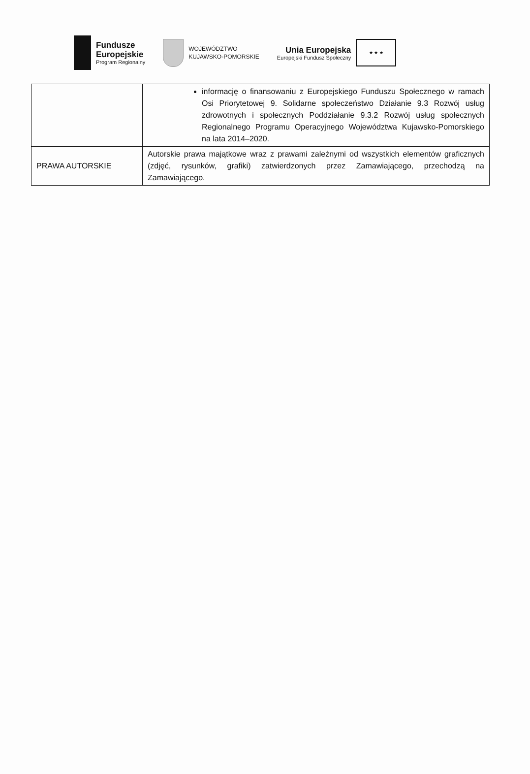Fundusze
Europejskie
Program Regionalny
WOJEWÓDZTWO
KUJAWSKO-POMORSKIE
Unia Europejska
Europejski Fundusz Społeczny
★ ★ ★
| | informację o finansowaniu z Europejskiego Funduszu Społecznego w ramach Osi Priorytetowej 9. Solidarne społeczeństwo Działanie 9.3 Rozwój usług zdrowotnych i społecznych Poddziałanie 9.3.2 Rozwój usług społecznych Regionalnego Programu Operacyjnego Województwa Kujawsko-Pomorskiego na lata 2014–2020. |
| PRAWA AUTORSKIE | Autorskie prawa majątkowe wraz z prawami zależnymi od wszystkich elementów graficznych (zdjęć, rysunków, grafiki) zatwierdzonych przez Zamawiającego, przechodzą na Zamawiającego. |